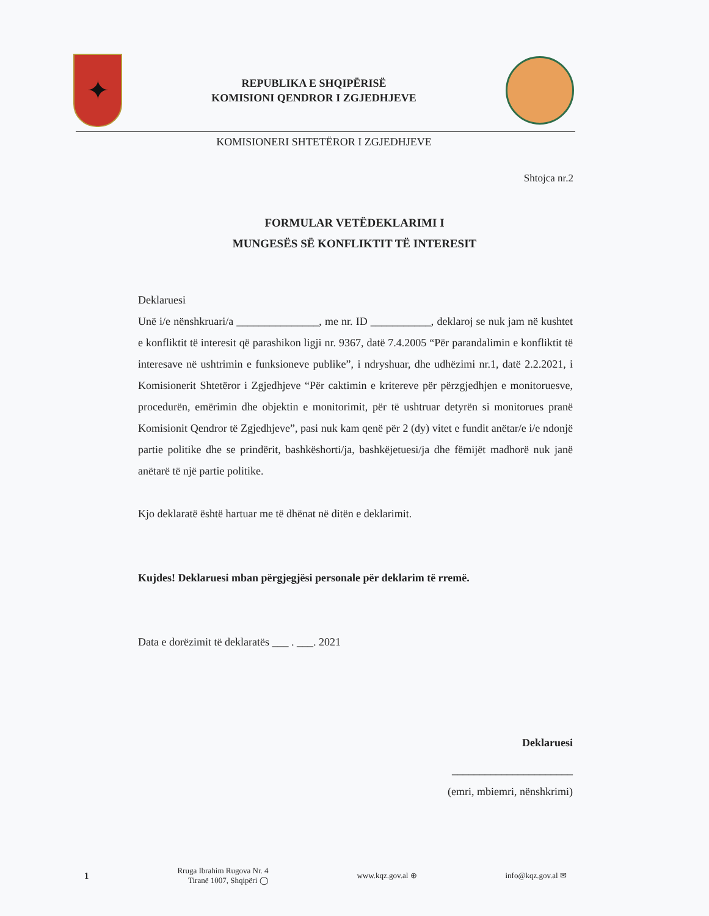✦
REPUBLIKA E SHQIPËRISË
KOMISIONI QENDROR I ZGJEDHJEVE
KOMISIONERI SHTETËROR I ZGJEDHJEVE
Shtojca nr.2
FORMULAR VETËDEKLARIMI I
MUNGESËS SË KONFLIKTIT TË INTERESIT
Deklaruesi
Unë i/e nënshkruari/a _______________, me nr. ID ___________, deklaroj se nuk jam në kushtet e konfliktit të interesit që parashikon ligji nr. 9367, datë 7.4.2005 “Për parandalimin e konfliktit të interesave në ushtrimin e funksioneve publike”, i ndryshuar, dhe udhëzimi nr.1, datë 2.2.2021, i Komisionerit Shtetëror i Zgjedhjeve “Për caktimin e kritereve për përzgjedhjen e monitoruesve, procedurën, emërimin dhe objektin e monitorimit, për të ushtruar detyrën si monitorues pranë Komisionit Qendror të Zgjedhjeve”, pasi nuk kam qenë për 2 (dy) vitet e fundit anëtar/e i/e ndonjë partie politike dhe se prindërit, bashkëshorti/ja, bashkëjetuesi/ja dhe fëmijët madhorë nuk janë anëtarë të një partie politike.
Kjo deklaratë është hartuar me të dhënat në ditën e deklarimit.
Kujdes! Deklaruesi mban përgjegjësi personale për deklarim të rremë.
Data e dorëzimit të deklaratës ___ . ___. 2021
Deklaruesi
______________________
(emri, mbiemri, nënshkrimi)
1 Rruga Ibrahim Rugova Nr. 4
Tiranë 1007, Shqipëri ◯ www.kqz.gov.al ⊕ info@kqz.gov.al ✉